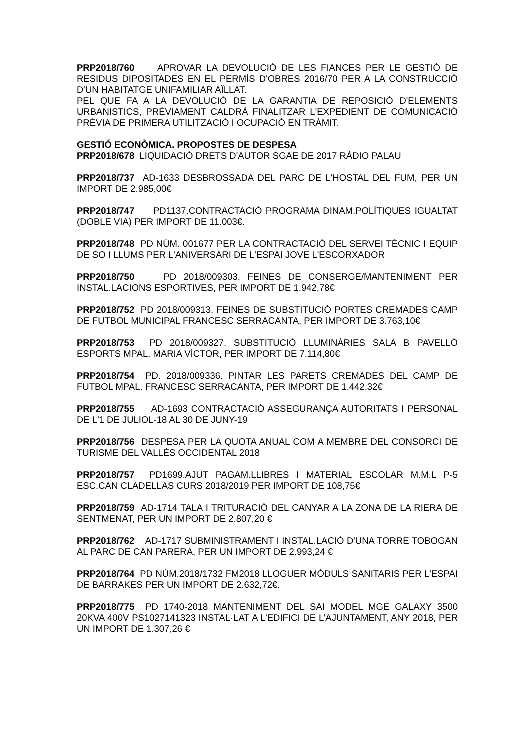PRP2018/760 APROVAR LA DEVOLUCIÓ DE LES FIANCES PER LE GESTIÓ DE RESIDUS DIPOSITADES EN EL PERMÍS D'OBRES 2016/70 PER A LA CONSTRUCCIÓ D'UN HABITATGE UNIFAMILIAR AÏLLAT.
PEL QUE FA A LA DEVOLUCIÓ DE LA GARANTIA DE REPOSICIÓ D'ELEMENTS URBANISTICS, PRÈVIAMENT CALDRÀ FINALITZAR L'EXPEDIENT DE COMUNICACIÓ PRÈVIA DE PRIMERA UTILITZACIÓ I OCUPACIÓ EN TRÀMIT.
GESTIÓ ECONÒMICA. PROPOSTES DE DESPESA
PRP2018/678 LIQUIDACIÓ DRETS D'AUTOR SGAE DE 2017 RÀDIO PALAU
PRP2018/737 AD-1633 DESBROSSADA DEL PARC DE L'HOSTAL DEL FUM, PER UN IMPORT DE 2.985,00€
PRP2018/747 PD1137.CONTRACTACIÓ PROGRAMA DINAM.POLÍTIQUES IGUALTAT (DOBLE VIA) PER IMPORT DE 11.003€.
PRP2018/748 PD NÚM. 001677 PER LA CONTRACTACIÓ DEL SERVEI TÈCNIC I EQUIP DE SO I LLUMS PER L'ANIVERSARI DE L'ESPAI JOVE L'ESCORXADOR
PRP2018/750 PD 2018/009303. FEINES DE CONSERGE/MANTENIMENT PER INSTAL.LACIONS ESPORTIVES, PER IMPORT DE 1.942,78€
PRP2018/752 PD 2018/009313. FEINES DE SUBSTITUCIÓ PORTES CREMADES CAMP DE FUTBOL MUNICIPAL FRANCESC SERRACANTA, PER IMPORT DE 3.763,10€
PRP2018/753 PD 2018/009327. SUBSTITUCIÓ LLUMINÀRIES SALA B PAVELLÓ ESPORTS MPAL. MARIA VÍCTOR, PER IMPORT DE 7.114,80€
PRP2018/754 PD. 2018/009336. PINTAR LES PARETS CREMADES DEL CAMP DE FUTBOL MPAL. FRANCESC SERRACANTA, PER IMPORT DE 1.442,32€
PRP2018/755 AD-1693 CONTRACTACIÓ ASSEGURANÇA AUTORITATS I PERSONAL DE L'1 DE JULIOL-18 AL 30 DE JUNY-19
PRP2018/756 DESPESA PER LA QUOTA ANUAL COM A MEMBRE DEL CONSORCI DE TURISME DEL VALLÈS OCCIDENTAL 2018
PRP2018/757 PD1699.AJUT PAGAM.LLIBRES I MATERIAL ESCOLAR M.M.L P-5 ESC.CAN CLADELLAS CURS 2018/2019 PER IMPORT DE 108,75€
PRP2018/759 AD-1714 TALA I TRITURACIÓ DEL CANYAR A LA ZONA DE LA RIERA DE SENTMENAT, PER UN IMPORT DE 2.807,20 €
PRP2018/762 AD-1717 SUBMINISTRAMENT I INSTAL.LACIÓ D'UNA TORRE TOBOGAN AL PARC DE CAN PARERA, PER UN IMPORT DE 2.993,24 €
PRP2018/764 PD NÚM.2018/1732 FM2018 LLOGUER MÒDULS SANITARIS PER L'ESPAI DE BARRAKES PER UN IMPORT DE 2.632,72€.
PRP2018/775 PD 1740-2018 MANTENIMENT DEL SAI MODEL MGE GALAXY 3500 20KVA 400V PS1027141323 INSTAL·LAT A L’EDIFICI DE L’AJUNTAMENT, ANY 2018, PER UN IMPORT DE 1.307,26 €